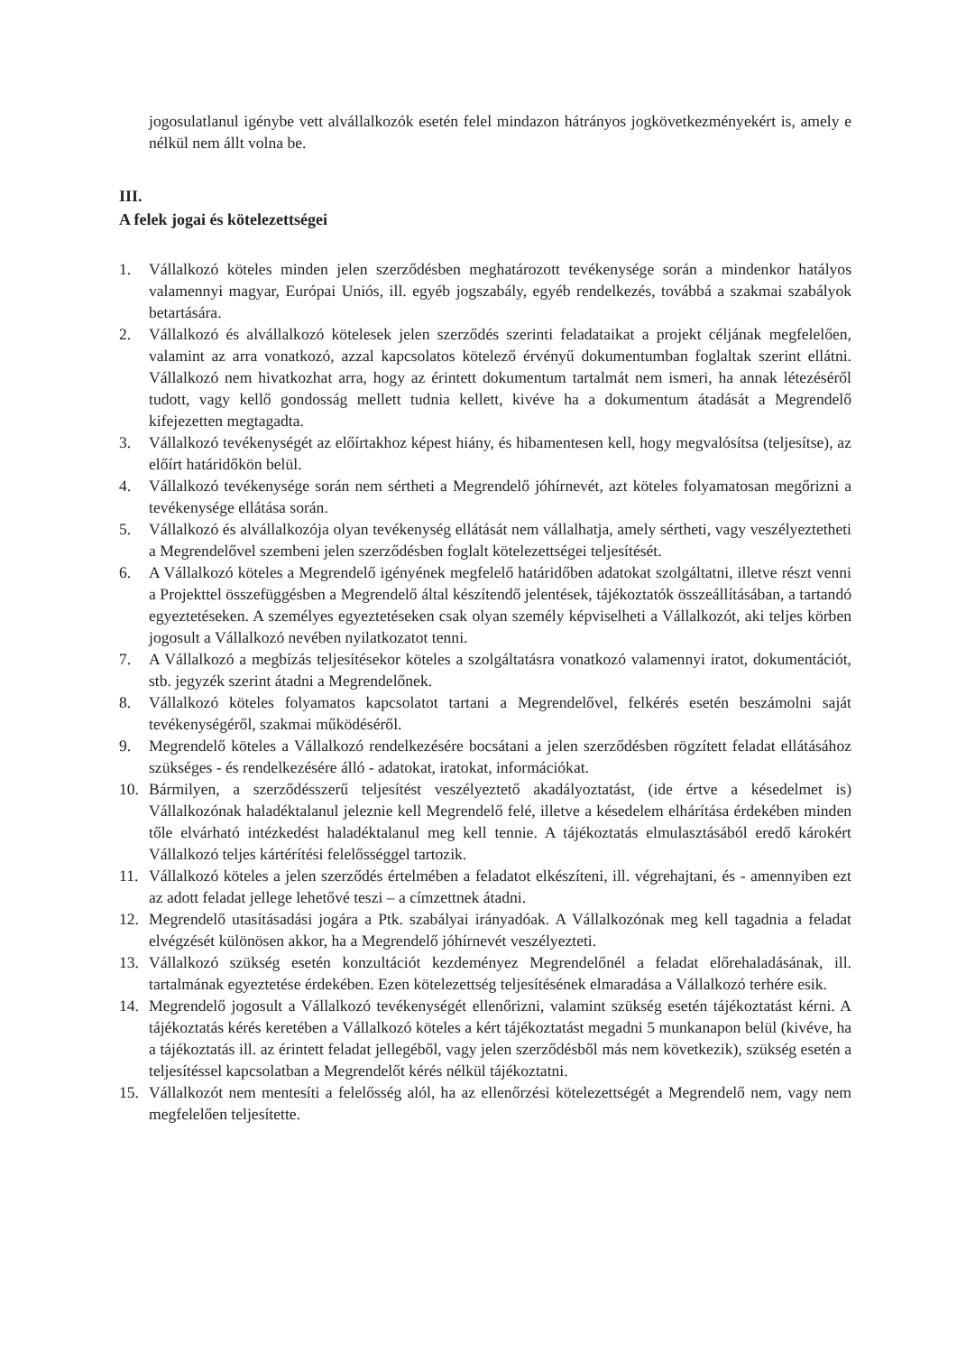jogosulatlanul igénybe vett alvállalkozók esetén felel mindazon hátrányos jogkövetkezményekért is, amely e nélkül nem állt volna be.
III.
A felek jogai és kötelezettségei
1. Vállalkozó köteles minden jelen szerződésben meghatározott tevékenysége során a mindenkor hatályos valamennyi magyar, Európai Uniós, ill. egyéb jogszabály, egyéb rendelkezés, továbbá a szakmai szabályok betartására.
2. Vállalkozó és alvállalkozó kötelesek jelen szerződés szerinti feladataikat a projekt céljának megfelelően, valamint az arra vonatkozó, azzal kapcsolatos kötelező érvényű dokumentumban foglaltak szerint ellátni. Vállalkozó nem hivatkozhat arra, hogy az érintett dokumentum tartalmát nem ismeri, ha annak létezéséről tudott, vagy kellő gondosság mellett tudnia kellett, kivéve ha a dokumentum átadását a Megrendelő kifejezetten megtagadta.
3. Vállalkozó tevékenységét az előírtakhoz képest hiány, és hibamentesen kell, hogy megvalósítsa (teljesítse), az előírt határidőkön belül.
4. Vállalkozó tevékenysége során nem sértheti a Megrendelő jóhírnevét, azt köteles folyamatosan megőrizni a tevékenysége ellátása során.
5. Vállalkozó és alvállalkozója olyan tevékenység ellátását nem vállalhatja, amely sértheti, vagy veszélyeztetheti a Megrendelővel szembeni jelen szerződésben foglalt kötelezettségei teljesítését.
6. A Vállalkozó köteles a Megrendelő igényének megfelelő határidőben adatokat szolgáltatni, illetve részt venni a Projekttel összefüggésben a Megrendelő által készítendő jelentések, tájékoztatók összeállításában, a tartandó egyeztetéseken. A személyes egyeztetéseken csak olyan személy képviselheti a Vállalkozót, aki teljes körben jogosult a Vállalkozó nevében nyilatkozatot tenni.
7. A Vállalkozó a megbízás teljesítésekor köteles a szolgáltatásra vonatkozó valamennyi iratot, dokumentációt, stb. jegyzék szerint átadni a Megrendelőnek.
8. Vállalkozó köteles folyamatos kapcsolatot tartani a Megrendelővel, felkérés esetén beszámolni saját tevékenységéről, szakmai működéséről.
9. Megrendelő köteles a Vállalkozó rendelkezésére bocsátani a jelen szerződésben rögzített feladat ellátásához szükséges - és rendelkezésére álló - adatokat, iratokat, információkat.
10. Bármilyen, a szerződésszerű teljesítést veszélyeztető akadályoztatást, (ide értve a késedelmet is) Vállalkozónak haladéktalanul jeleznie kell Megrendelő felé, illetve a késedelem elhárítása érdekében minden tőle elvárható intézkedést haladéktalanul meg kell tennie. A tájékoztatás elmulasztásából eredő károkért Vállalkozó teljes kártérítési felelősséggel tartozik.
11. Vállalkozó köteles a jelen szerződés értelmében a feladatot elkészíteni, ill. végrehajtani, és - amennyiben ezt az adott feladat jellege lehetővé teszi – a címzettnek átadni.
12. Megrendelő utasításadási jogára a Ptk. szabályai irányadóak. A Vállalkozónak meg kell tagadnia a feladat elvégzését különösen akkor, ha a Megrendelő jóhírnevét veszélyezteti.
13. Vállalkozó szükség esetén konzultációt kezdeményez Megrendelőnél a feladat előrehaladásának, ill. tartalmának egyeztetése érdekében. Ezen kötelezettség teljesítésének elmaradása a Vállalkozó terhére esik.
14. Megrendelő jogosult a Vállalkozó tevékenységét ellenőrizni, valamint szükség esetén tájékoztatást kérni. A tájékoztatás kérés keretében a Vállalkozó köteles a kért tájékoztatást megadni 5 munkanapon belül (kivéve, ha a tájékoztatás ill. az érintett feladat jellegéből, vagy jelen szerződésből más nem következik), szükség esetén a teljesítéssel kapcsolatban a Megrendelőt kérés nélkül tájékoztatni.
15. Vállalkozót nem mentesíti a felelősség alól, ha az ellenőrzési kötelezettségét a Megrendelő nem, vagy nem megfelelően teljesítette.